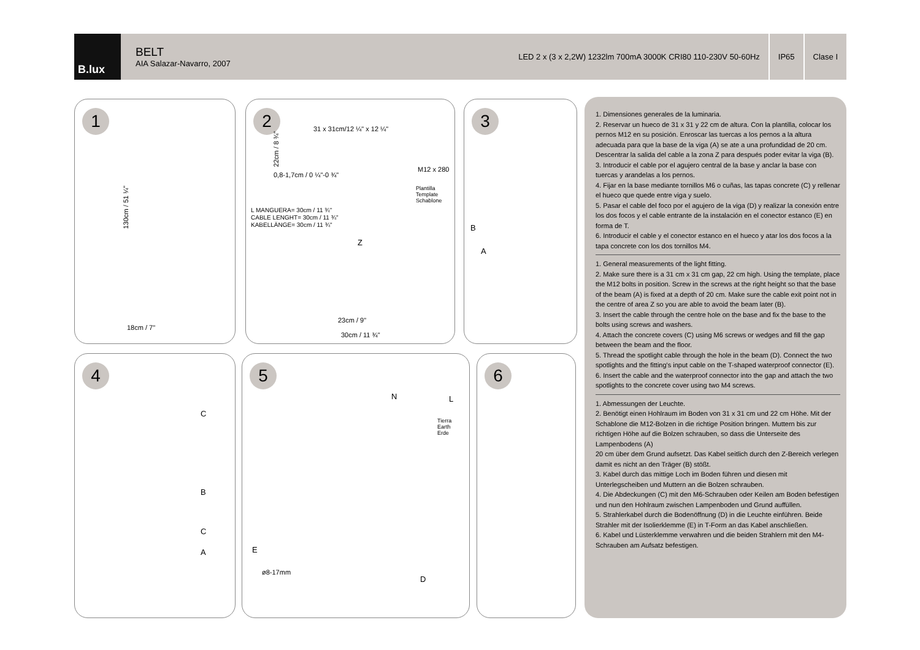B.lux
BELT
AIA Salazar-Navarro, 2007
LED 2 x (3 x 2,2W) 1232lm 700mA 3000K CRI80 110-230V 50-60Hz
IP65 Clase I
1
130cm / 51 ¼"
18cm / 7"
2
31 x 31cm/12 ¼" x 12 ¼"
22cm / 8 ¾"
0,8-1,7cm / 0 ¼"-0 ¾"
M12 x 280
Plantilla
Template
Schablone
L MANGUERA= 30cm / 11 ¾"
CABLE LENGHT= 30cm / 11 ¾"
KABELLÄNGE= 30cm / 11 ¾"
Z
23cm / 9"
30cm / 11 ¾"
3
B
A
4
C
B
C
A
5
N L
Tierra
Earth
Erde
E
ø8-17mm
D
6
1. Dimensiones generales de la luminaria.
2. Reservar un hueco de 31 x 31 y 22 cm de altura. Con la plantilla, colocar los pernos M12 en su posición. Enroscar las tuercas a los pernos a la altura adecuada para que la base de la viga (A) se ate a una profundidad de 20 cm. Descentrar la salida del cable a la zona Z para después poder evitar la viga (B).
3. Introducir el cable por el agujero central de la base y anclar la base con tuercas y arandelas a los pernos.
4. Fijar en la base mediante tornillos M6 o cuñas, las tapas concrete (C) y rellenar el hueco que quede entre viga y suelo.
5. Pasar el cable del foco por el agujero de la viga (D) y realizar la conexión entre los dos focos y el cable entrante de la instalación en el conector estanco (E) en forma de T.
6. Introducir el cable y el conector estanco en el hueco y atar los dos focos a la tapa concrete con los dos tornillos M4.
1. General measurements of the light fitting.
2. Make sure there is a 31 cm x 31 cm gap, 22 cm high. Using the template, place the M12 bolts in position. Screw in the screws at the right height so that the base of the beam (A) is fixed at a depth of 20 cm. Make sure the cable exit point not in the centre of area Z so you are able to avoid the beam later (B).
3. Insert the cable through the centre hole on the base and fix the base to the bolts using screws and washers.
4. Attach the concrete covers (C) using M6 screws or wedges and fill the gap between the beam and the floor.
5. Thread the spotlight cable through the hole in the beam (D). Connect the two spotlights and the fitting's input cable on the T-shaped waterproof connector (E).
6. Insert the cable and the waterproof connector into the gap and attach the two spotlights to the concrete cover using two M4 screws.
1. Abmessungen der Leuchte.
2. Benötigt einen Hohlraum im Boden von 31 x 31 cm und 22 cm Höhe. Mit der Schablone die M12-Bolzen in die richtige Position bringen. Muttern bis zur richtigen Höhe auf die Bolzen schrauben, so dass die Unterseite des Lampenbodens (A)
20 cm über dem Grund aufsetzt. Das Kabel seitlich durch den Z-Bereich verlegen damit es nicht an den Träger (B) stößt.
3. Kabel durch das mittige Loch im Boden führen und diesen mit Unterlegscheiben und Muttern an die Bolzen schrauben.
4. Die Abdeckungen (C) mit den M6-Schrauben oder Keilen am Boden befestigen und nun den Hohlraum zwischen Lampenboden und Grund auffüllen.
5. Strahlerkabel durch die Bodenöffnung (D) in die Leuchte einführen. Beide Strahler mit der Isolierklemme (E) in T-Form an das Kabel anschließen.
6. Kabel und Lüsterklemme verwahren und die beiden Strahlern mit den M4-Schrauben am Aufsatz befestigen.